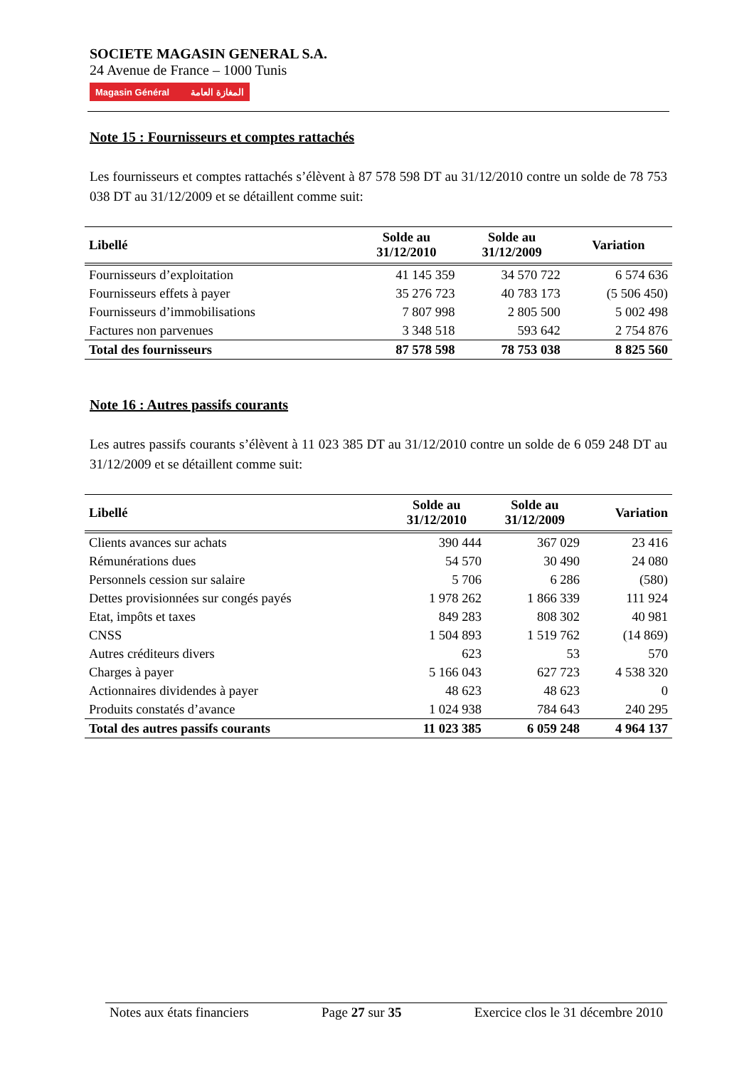SOCIETE MAGASIN GENERAL S.A.
24 Avenue de France – 1000 Tunis
Magasin Général المغازة العامة
Note 15 : Fournisseurs et comptes rattachés
Les fournisseurs et comptes rattachés s’élèvent à 87 578 598 DT au 31/12/2010 contre un solde de 78 753 038 DT au 31/12/2009 et se détaillent comme suit:
| Libellé | Solde au 31/12/2010 | Solde au 31/12/2009 | Variation |
| --- | --- | --- | --- |
| Fournisseurs d’exploitation | 41 145 359 | 34 570 722 | 6 574 636 |
| Fournisseurs effets à payer | 35 276 723 | 40 783 173 | (5 506 450) |
| Fournisseurs d’immobilisations | 7 807 998 | 2 805 500 | 5 002 498 |
| Factures non parvenues | 3 348 518 | 593 642 | 2 754 876 |
| Total des fournisseurs | 87 578 598 | 78 753 038 | 8 825 560 |
Note 16 : Autres passifs courants
Les autres passifs courants s’élèvent à 11 023 385 DT au 31/12/2010 contre un solde de 6 059 248 DT au 31/12/2009 et se détaillent comme suit:
| Libellé | Solde au 31/12/2010 | Solde au 31/12/2009 | Variation |
| --- | --- | --- | --- |
| Clients avances sur achats | 390 444 | 367 029 | 23 416 |
| Rémunérations dues | 54 570 | 30 490 | 24 080 |
| Personnels cession sur salaire | 5 706 | 6 286 | (580) |
| Dettes provisionnées sur congés payés | 1 978 262 | 1 866 339 | 111 924 |
| Etat, impôts et taxes | 849 283 | 808 302 | 40 981 |
| CNSS | 1 504 893 | 1 519 762 | (14 869) |
| Autres créditeurs divers | 623 | 53 | 570 |
| Charges à payer | 5 166 043 | 627 723 | 4 538 320 |
| Actionnaires dividendes à payer | 48 623 | 48 623 | 0 |
| Produits constatés d’avance | 1 024 938 | 784 643 | 240 295 |
| Total des autres passifs courants | 11 023 385 | 6 059 248 | 4 964 137 |
Notes aux états financiers Page 27 sur 35 Exercice clos le 31 décembre 2010